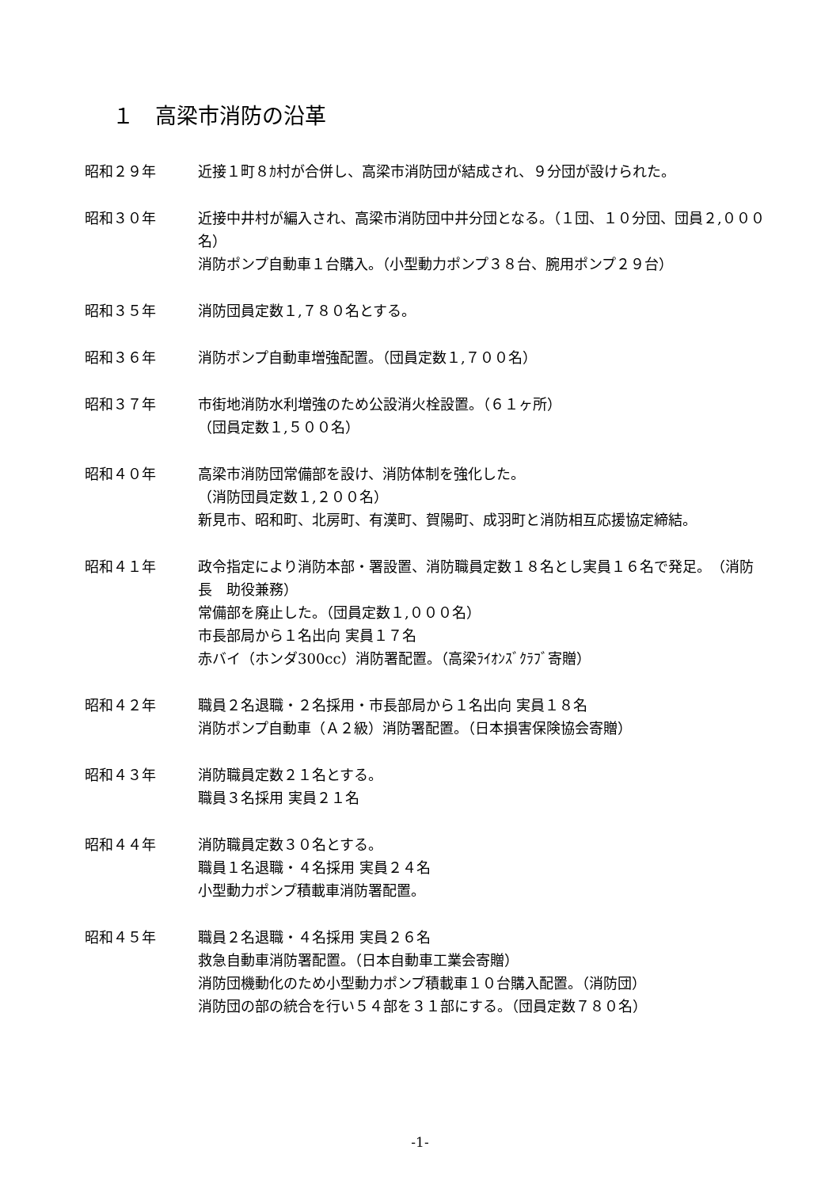１　高梁市消防の沿革
昭和２９年 近接１町８ｶ村が合併し、高梁市消防団が結成され、９分団が設けられた。
昭和３０年 近接中井村が編入され、高梁市消防団中井分団となる。（１団、１０分団、団員２,０００名）
消防ポンプ自動車１台購入。（小型動力ポンプ３８台、腕用ポンプ２９台）
昭和３５年 消防団員定数１,７８０名とする。
昭和３６年 消防ポンプ自動車増強配置。（団員定数１,７００名）
昭和３７年 市街地消防水利増強のため公設消火栓設置。（６１ヶ所）
（団員定数１,５００名）
昭和４０年 高梁市消防団常備部を設け、消防体制を強化した。
（消防団員定数１,２００名）
新見市、昭和町、北房町、有漢町、賀陽町、成羽町と消防相互応援協定締結。
昭和４１年 政令指定により消防本部・署設置、消防職員定数１８名とし実員１６名で発足。　（消防長　助役兼務）
常備部を廃止した。（団員定数１,０００名）
市長部局から１名出向 実員１７名
赤バイ（ホンダ300cc）消防署配置。（高梁ﾗｲｵﾝｽﾞｸﾗﾌﾞ寄贈）
昭和４２年 職員２名退職・２名採用・市長部局から１名出向 実員１８名
消防ポンプ自動車（Ａ２級）消防署配置。（日本損害保険協会寄贈）
昭和４３年 消防職員定数２１名とする。
職員３名採用 実員２１名
昭和４４年 消防職員定数３０名とする。
職員１名退職・４名採用 実員２４名
小型動力ポンプ積載車消防署配置。
昭和４５年 職員２名退職・４名採用 実員２６名
救急自動車消防署配置。（日本自動車工業会寄贈）
消防団機動化のため小型動力ポンプ積載車１０台購入配置。（消防団）
消防団の部の統合を行い５４部を３１部にする。（団員定数７８０名）
-1-